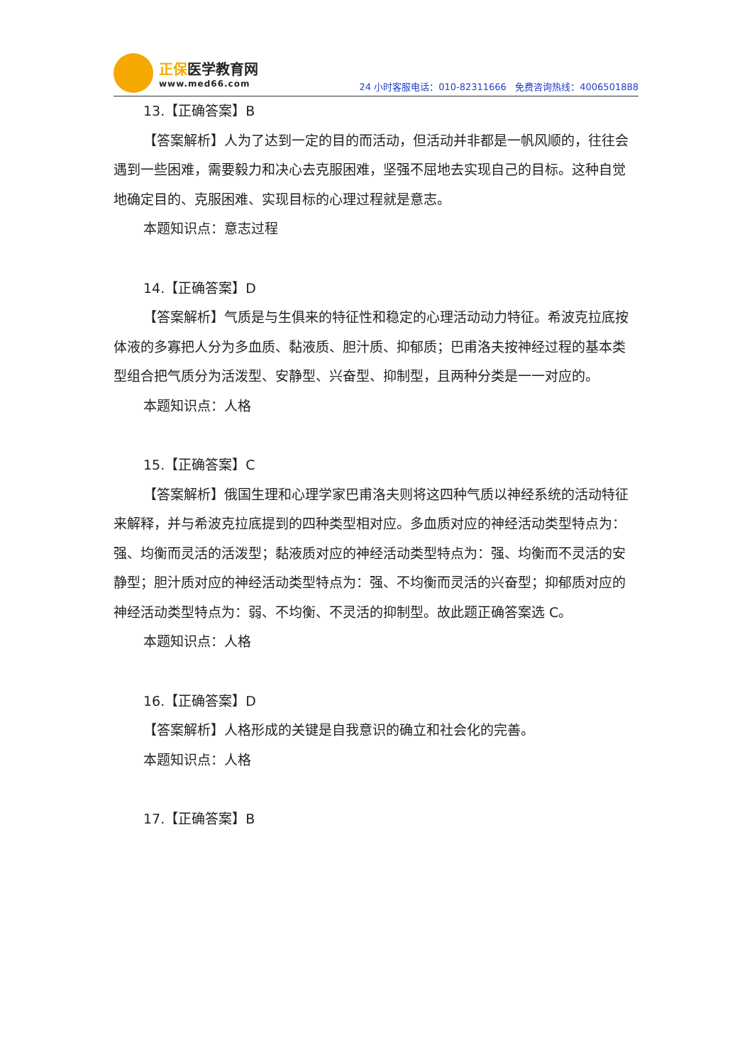正保医学教育网
www.med66.com
24 小时客服电话：010-82311666 免费咨询热线：4006501888
13.【正确答案】B
【答案解析】人为了达到一定的目的而活动，但活动并非都是一帆风顺的，往往会遇到一些困难，需要毅力和决心去克服困难，坚强不屈地去实现自己的目标。这种自觉地确定目的、克服困难、实现目标的心理过程就是意志。
本题知识点：意志过程
14.【正确答案】D
【答案解析】气质是与生俱来的特征性和稳定的心理活动动力特征。希波克拉底按体液的多寡把人分为多血质、黏液质、胆汁质、抑郁质；巴甫洛夫按神经过程的基本类型组合把气质分为活泼型、安静型、兴奋型、抑制型，且两种分类是一一对应的。
本题知识点：人格
15.【正确答案】C
【答案解析】俄国生理和心理学家巴甫洛夫则将这四种气质以神经系统的活动特征来解释，并与希波克拉底提到的四种类型相对应。多血质对应的神经活动类型特点为：强、均衡而灵活的活泼型；黏液质对应的神经活动类型特点为：强、均衡而不灵活的安静型；胆汁质对应的神经活动类型特点为：强、不均衡而灵活的兴奋型；抑郁质对应的神经活动类型特点为：弱、不均衡、不灵活的抑制型。故此题正确答案选 C。
本题知识点：人格
16.【正确答案】D
【答案解析】人格形成的关键是自我意识的确立和社会化的完善。
本题知识点：人格
17.【正确答案】B